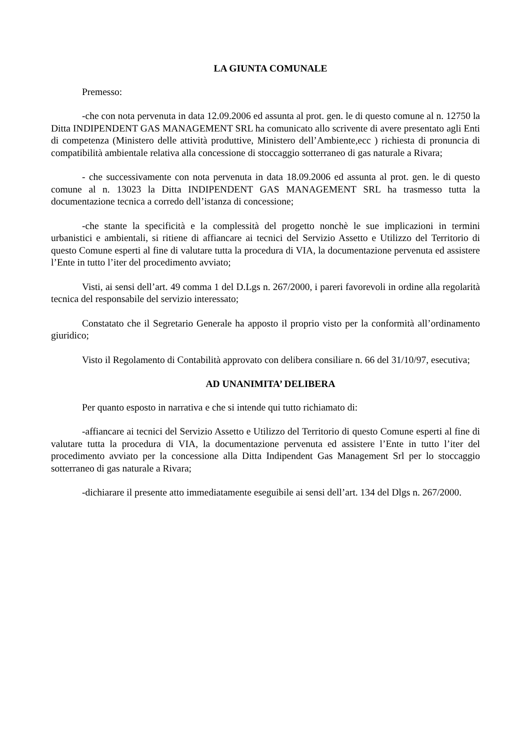LA GIUNTA COMUNALE
Premesso:
-che con nota pervenuta in data 12.09.2006 ed assunta al prot. gen. le di questo comune al n. 12750 la Ditta INDIPENDENT GAS MANAGEMENT SRL ha comunicato allo scrivente di avere presentato agli Enti di competenza (Ministero delle attività produttive, Ministero dell’Ambiente,ecc ) richiesta di pronuncia di compatibilità ambientale relativa alla concessione di stoccaggio sotterraneo di gas naturale a Rivara;
- che successivamente con nota pervenuta in data 18.09.2006 ed assunta al prot. gen. le di questo comune al n. 13023 la Ditta INDIPENDENT GAS MANAGEMENT SRL ha trasmesso tutta la documentazione tecnica a corredo dell’istanza di concessione;
-che stante la specificità e la complessità del progetto nonchè le sue implicazioni in termini urbanistici e ambientali, si ritiene di affiancare ai tecnici del Servizio Assetto e Utilizzo del Territorio di questo Comune esperti al fine di valutare tutta la procedura di VIA, la documentazione pervenuta ed assistere l’Ente in tutto l’iter del procedimento avviato;
Visti, ai sensi dell’art. 49 comma 1 del D.Lgs n. 267/2000, i pareri favorevoli in ordine alla regolarità tecnica del responsabile del servizio interessato;
Constatato che il Segretario Generale ha apposto il proprio visto per la conformità all’ordinamento giuridico;
Visto il Regolamento di Contabilità approvato con delibera consiliare n. 66 del 31/10/97, esecutiva;
AD UNANIMITA’ DELIBERA
Per quanto esposto in narrativa e che si intende qui tutto richiamato di:
-affiancare ai tecnici del Servizio Assetto e Utilizzo del Territorio di questo Comune esperti al fine di valutare tutta la procedura di VIA, la documentazione pervenuta ed assistere l’Ente in tutto l’iter del procedimento avviato per la concessione alla Ditta Indipendent Gas Management Srl per lo stoccaggio sotterraneo di gas naturale a Rivara;
-dichiarare il presente atto immediatamente eseguibile ai sensi dell’art. 134 del Dlgs n. 267/2000.